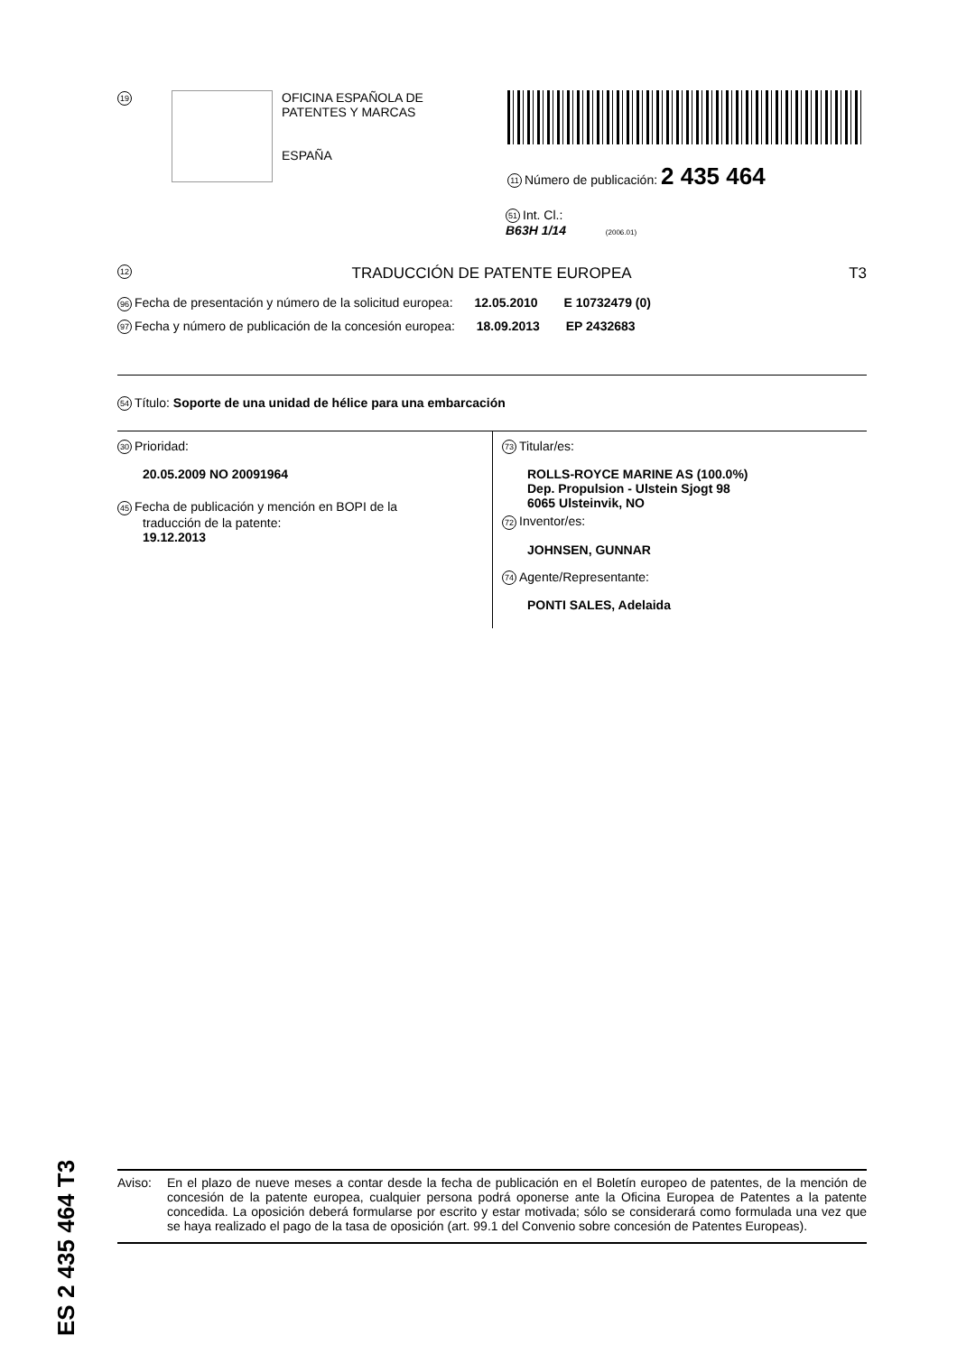19
OFICINA ESPAÑOLA DE
PATENTES Y MARCAS
ESPAÑA
11 Número de publicación: 2 435 464
51 Int. Cl.:
B63H 1/14 (2006.01)
12 TRADUCCIÓN DE PATENTE EUROPEA T3
96 Fecha de presentación y número de la solicitud europea: 12.05.2010 E 10732479 (0)
97 Fecha y número de publicación de la concesión europea: 18.09.2013 EP 2432683
54 Título: Soporte de una unidad de hélice para una embarcación
30 Prioridad:
20.05.2009 NO 20091964
45 Fecha de publicación y mención en BOPI de la
traducción de la patente:
19.12.2013
73 Titular/es:
ROLLS-ROYCE MARINE AS (100.0%)
Dep. Propulsion - Ulstein Sjogt 98
6065 Ulsteinvik, NO
72 Inventor/es:
JOHNSEN, GUNNAR
74 Agente/Representante:
PONTI SALES, Adelaida
Aviso: En el plazo de nueve meses a contar desde la fecha de publicación en el Boletín europeo de patentes, de la mención de concesión de la patente europea, cualquier persona podrá oponerse ante la Oficina Europea de Patentes a la patente concedida. La oposición deberá formularse por escrito y estar motivada; sólo se considerará como formulada una vez que se haya realizado el pago de la tasa de oposición (art. 99.1 del Convenio sobre concesión de Patentes Europeas).
ES 2 435 464 T3